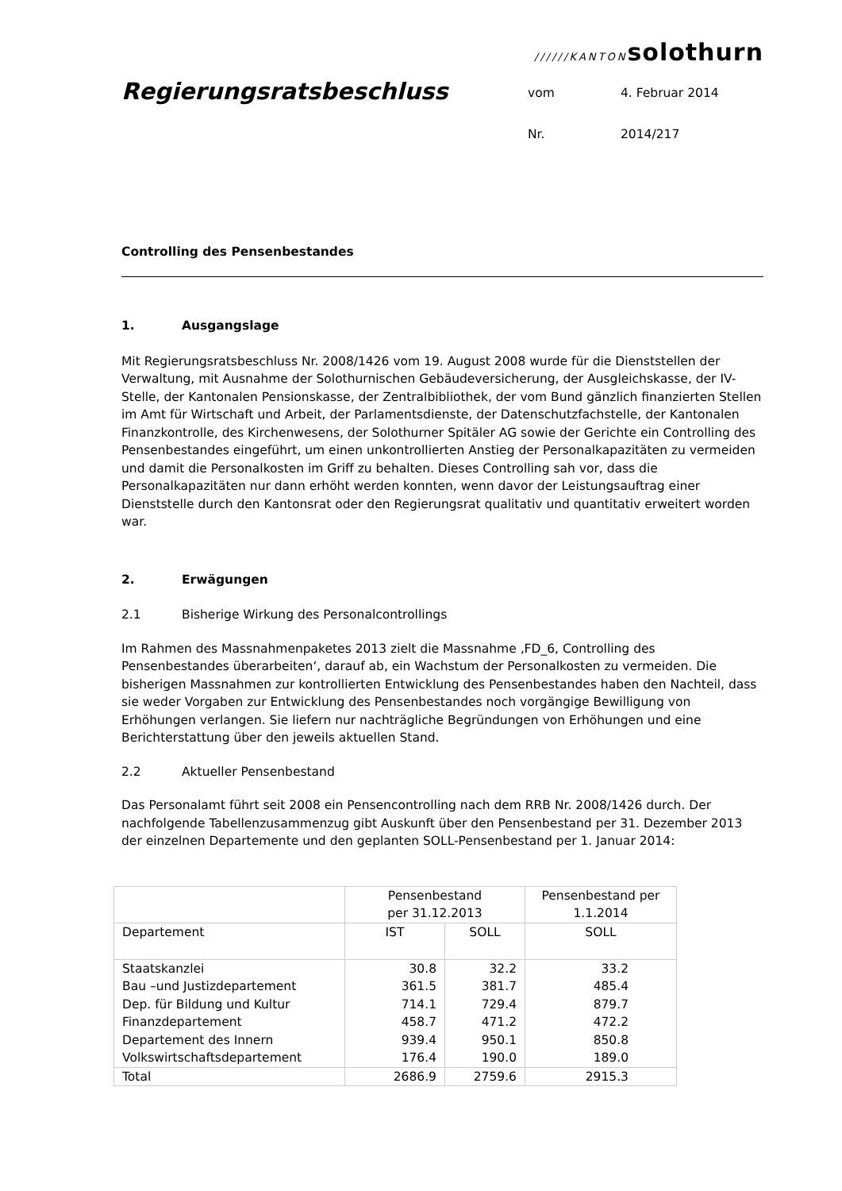//////KANTONsolothurn
Regierungsratsbeschluss
| vom | 4. Februar 2014 |
| Nr. | 2014/217 |
Controlling des Pensenbestandes
1. Ausgangslage
Mit Regierungsratsbeschluss Nr. 2008/1426 vom 19. August 2008 wurde für die Dienststellen der Verwaltung, mit Ausnahme der Solothurnischen Gebäudeversicherung, der Ausgleichskasse, der IV-Stelle, der Kantonalen Pensionskasse, der Zentralbibliothek, der vom Bund gänzlich finanzierten Stellen im Amt für Wirtschaft und Arbeit, der Parlamentsdienste, der Datenschutzfachstelle, der Kantonalen Finanzkontrolle, des Kirchenwesens, der Solothurner Spitäler AG sowie der Gerichte ein Controlling des Pensenbestandes eingeführt, um einen unkontrollierten Anstieg der Personalkapazitäten zu vermeiden und damit die Personalkosten im Griff zu behalten. Dieses Controlling sah vor, dass die Personalkapazitäten nur dann erhöht werden konnten, wenn davor der Leistungsauftrag einer Dienststelle durch den Kantonsrat oder den Regierungsrat qualitativ und quantitativ erweitert worden war.
2. Erwägungen
2.1 Bisherige Wirkung des Personalcontrollings
Im Rahmen des Massnahmenpaketes 2013 zielt die Massnahme ‚FD_6, Controlling des Pensenbestandes überarbeiten‘, darauf ab, ein Wachstum der Personalkosten zu vermeiden. Die bisherigen Massnahmen zur kontrollierten Entwicklung des Pensenbestandes haben den Nachteil, dass sie weder Vorgaben zur Entwicklung des Pensenbestandes noch vorgängige Bewilligung von Erhöhungen verlangen. Sie liefern nur nachträgliche Begründungen von Erhöhungen und eine Berichterstattung über den jeweils aktuellen Stand.
2.2 Aktueller Pensenbestand
Das Personalamt führt seit 2008 ein Pensencontrolling nach dem RRB Nr. 2008/1426 durch. Der nachfolgende Tabellenzusammenzug gibt Auskunft über den Pensenbestand per 31. Dezember 2013 der einzelnen Departemente und den geplanten SOLL-Pensenbestand per 1. Januar 2014:
| | Pensenbestand per 31.12.2013 | | Pensenbestand per 1.1.2014 |
| --- | --- | --- | --- |
| Departement | IST | SOLL | SOLL |
| Staatskanzlei Bau –und Justizdepartement Dep. für Bildung und Kultur Finanzdepartement Departement des Innern Volkswirtschaftsdepartement | 30.8 361.5 714.1 458.7 939.4 176.4 | 32.2 381.7 729.4 471.2 950.1 190.0 | 33.2 485.4 879.7 472.2 850.8 189.0 |
| Total | 2686.9 | 2759.6 | 2915.3 |